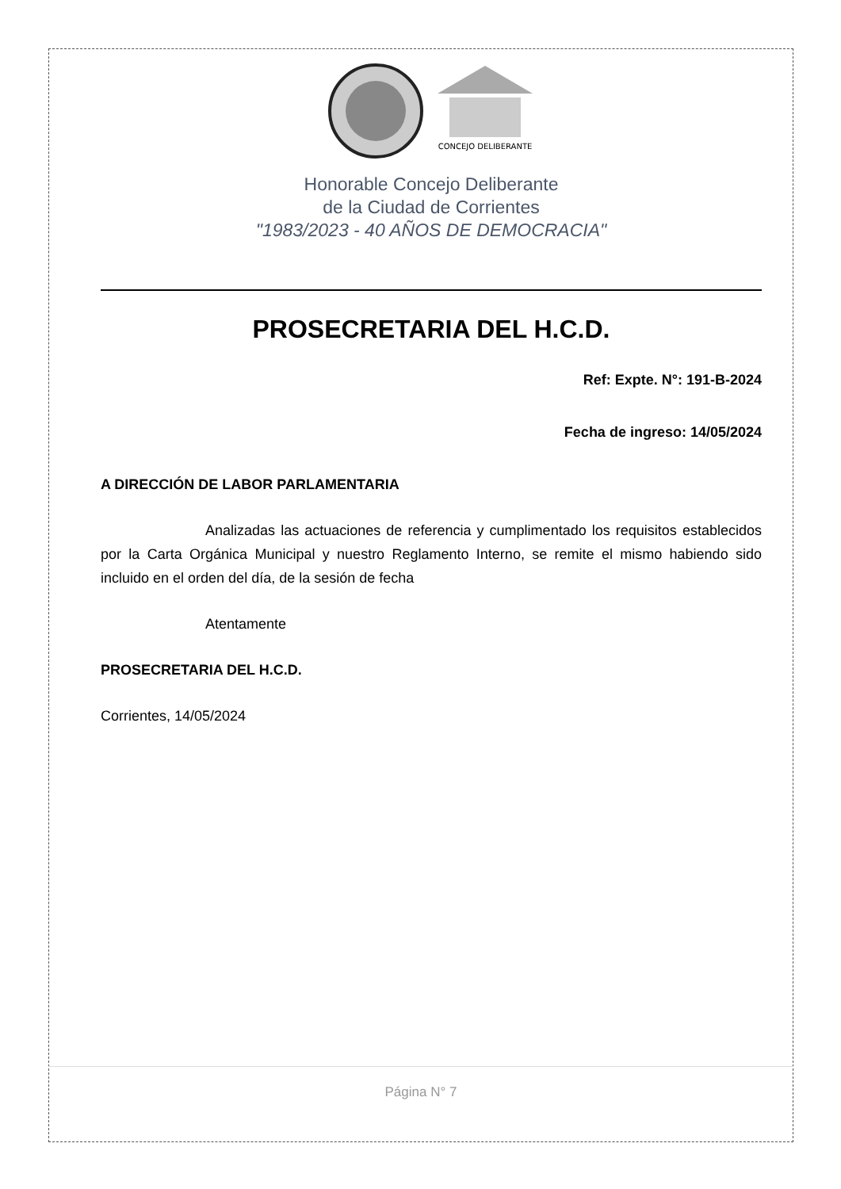CONCEJO DELIBERANTE
Honorable Concejo Deliberante
de la Ciudad de Corrientes
"1983/2023 - 40 AÑOS DE DEMOCRACIA"
PROSECRETARIA DEL H.C.D.
Ref: Expte. N°: 191-B-2024
Fecha de ingreso: 14/05/2024
A DIRECCIÓN DE LABOR PARLAMENTARIA
Analizadas las actuaciones de referencia y cumplimentado los requisitos establecidos por la Carta Orgánica Municipal y nuestro Reglamento Interno, se remite el mismo habiendo sido incluido en el orden del día, de la sesión de fecha
Atentamente
PROSECRETARIA DEL H.C.D.
Corrientes, 14/05/2024
Página N° 7